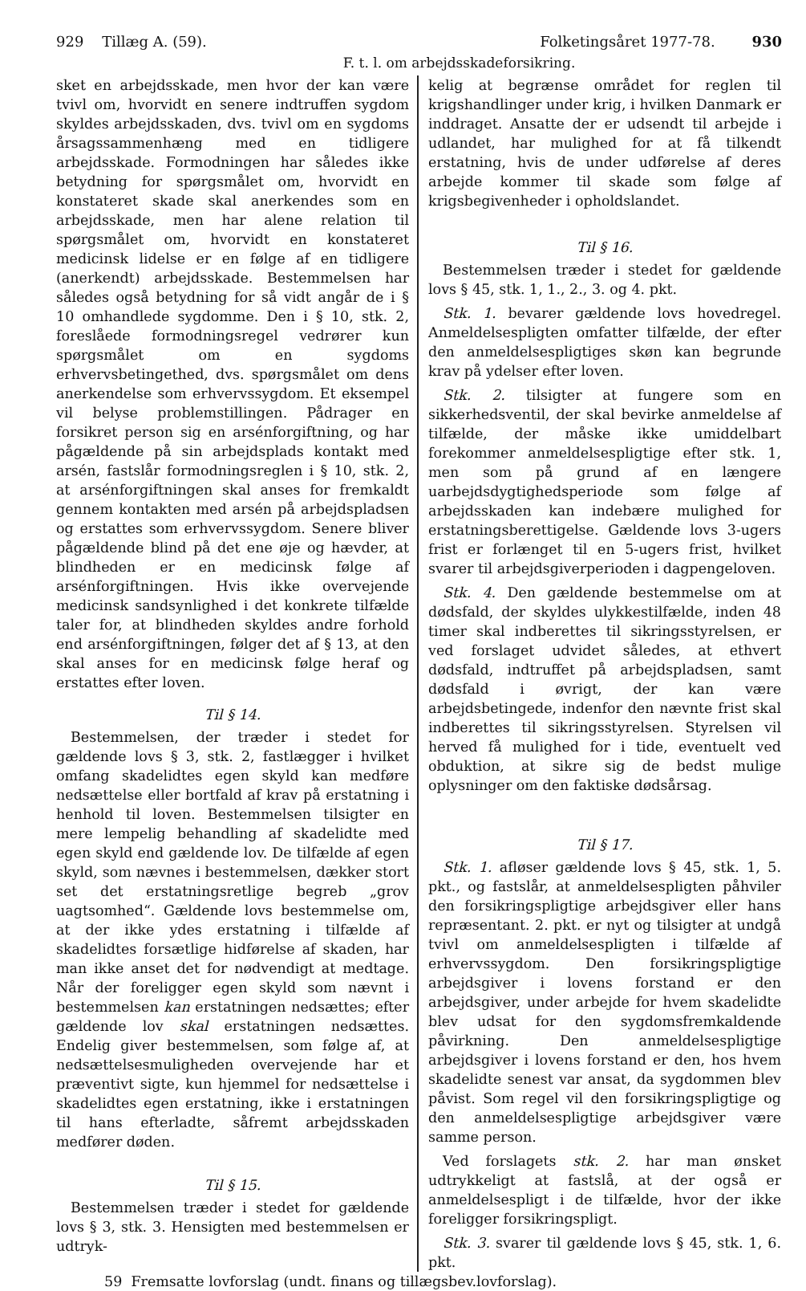929 Tillæg A. (59). Folketingsåret 1977-78. 930
F. t. l. om arbejdsskadeforsikring.
sket en arbejdsskade, men hvor der kan være tvivl om, hvorvidt en senere indtruffen sygdom skyldes arbejdsskaden, dvs. tvivl om en sygdoms årsagssammenhæng med en tidligere arbejdsskade. Formodningen har således ikke betydning for spørgsmålet om, hvorvidt en konstateret skade skal anerkendes som en arbejdsskade, men har alene relation til spørgsmålet om, hvorvidt en konstateret medicinsk lidelse er en følge af en tidligere (anerkendt) arbejdsskade. Bestemmelsen har således også betydning for så vidt angår de i § 10 omhandlede sygdomme. Den i § 10, stk. 2, foreslåede formodningsregel vedrører kun spørgsmålet om en sygdoms erhvervsbetingethed, dvs. spørgsmålet om dens anerkendelse som erhvervssygdom. Et eksempel vil belyse problemstillingen. Pådrager en forsikret person sig en arsénforgiftning, og har pågældende på sin arbejdsplads kontakt med arsén, fastslår formodningsreglen i § 10, stk. 2, at arsénforgiftningen skal anses for fremkaldt gennem kontakten med arsén på arbejdspladsen og erstattes som erhvervssygdom. Senere bliver pågældende blind på det ene øje og hævder, at blindheden er en medicinsk følge af arsénforgiftningen. Hvis ikke overvejende medicinsk sandsynlighed i det konkrete tilfælde taler for, at blindheden skyldes andre forhold end arsénforgiftningen, følger det af § 13, at den skal anses for en medicinsk følge heraf og erstattes efter loven.
Til § 14.
Bestemmelsen, der træder i stedet for gældende lovs § 3, stk. 2, fastlægger i hvilket omfang skadelidtes egen skyld kan medføre nedsættelse eller bortfald af krav på erstatning i henhold til loven. Bestemmelsen tilsigter en mere lempelig behandling af skadelidte med egen skyld end gældende lov. De tilfælde af egen skyld, som nævnes i bestemmelsen, dækker stort set det erstatningsretlige begreb „grov uagtsomhed“. Gældende lovs bestemmelse om, at der ikke ydes erstatning i tilfælde af skadelidtes forsætlige hidførelse af skaden, har man ikke anset det for nødvendigt at medtage. Når der foreligger egen skyld som nævnt i bestemmelsen kan erstatningen nedsættes; efter gældende lov skal erstatningen nedsættes. Endelig giver bestemmelsen, som følge af, at nedsættelsesmuligheden overvejende har et præventivt sigte, kun hjemmel for nedsættelse i skadelidtes egen erstatning, ikke i erstatningen til hans efterladte, såfremt arbejdsskaden medfører døden.
Til § 15.
Bestemmelsen træder i stedet for gældende lovs § 3, stk. 3. Hensigten med bestemmelsen er udtryk-
kelig at begrænse området for reglen til krigshandlinger under krig, i hvilken Danmark er inddraget. Ansatte der er udsendt til arbejde i udlandet, har mulighed for at få tilkendt erstatning, hvis de under udførelse af deres arbejde kommer til skade som følge af krigsbegivenheder i opholdslandet.
Til § 16.
Bestemmelsen træder i stedet for gældende lovs § 45, stk. 1, 1., 2., 3. og 4. pkt.
Stk. 1. bevarer gældende lovs hovedregel. Anmeldelsespligten omfatter tilfælde, der efter den anmeldelsespligtiges skøn kan begrunde krav på ydelser efter loven.
Stk. 2. tilsigter at fungere som en sikkerhedsventil, der skal bevirke anmeldelse af tilfælde, der måske ikke umiddelbart forekommer anmeldelsespligtige efter stk. 1, men som på grund af en længere uarbejdsdygtighedsperiode som følge af arbejdsskaden kan indebære mulighed for erstatningsberettigelse. Gældende lovs 3-ugers frist er forlænget til en 5-ugers frist, hvilket svarer til arbejdsgiverperioden i dagpengeloven.
Stk. 4. Den gældende bestemmelse om at dødsfald, der skyldes ulykkestilfælde, inden 48 timer skal indberettes til sikringsstyrelsen, er ved forslaget udvidet således, at ethvert dødsfald, indtruffet på arbejdspladsen, samt dødsfald i øvrigt, der kan være arbejdsbetingede, indenfor den nævnte frist skal indberettes til sikringsstyrelsen. Styrelsen vil herved få mulighed for i tide, eventuelt ved obduktion, at sikre sig de bedst mulige oplysninger om den faktiske dødsårsag.
Til § 17.
Stk. 1. afløser gældende lovs § 45, stk. 1, 5. pkt., og fastslår, at anmeldelsespligten påhviler den forsikringspligtige arbejdsgiver eller hans repræsentant. 2. pkt. er nyt og tilsigter at undgå tvivl om anmeldelsespligten i tilfælde af erhvervssygdom. Den forsikringspligtige arbejdsgiver i lovens forstand er den arbejdsgiver, under arbejde for hvem skadelidte blev udsat for den sygdomsfremkaldende påvirkning. Den anmeldelsespligtige arbejdsgiver i lovens forstand er den, hos hvem skadelidte senest var ansat, da sygdommen blev påvist. Som regel vil den forsikringspligtige og den anmeldelsespligtige arbejdsgiver være samme person.
Ved forslagets stk. 2. har man ønsket udtrykkeligt at fastslå, at der også er anmeldelsespligt i de tilfælde, hvor der ikke foreligger forsikringspligt.
Stk. 3. svarer til gældende lovs § 45, stk. 1, 6. pkt.
59 Fremsatte lovforslag (undt. finans og tillægsbev.lovforslag).